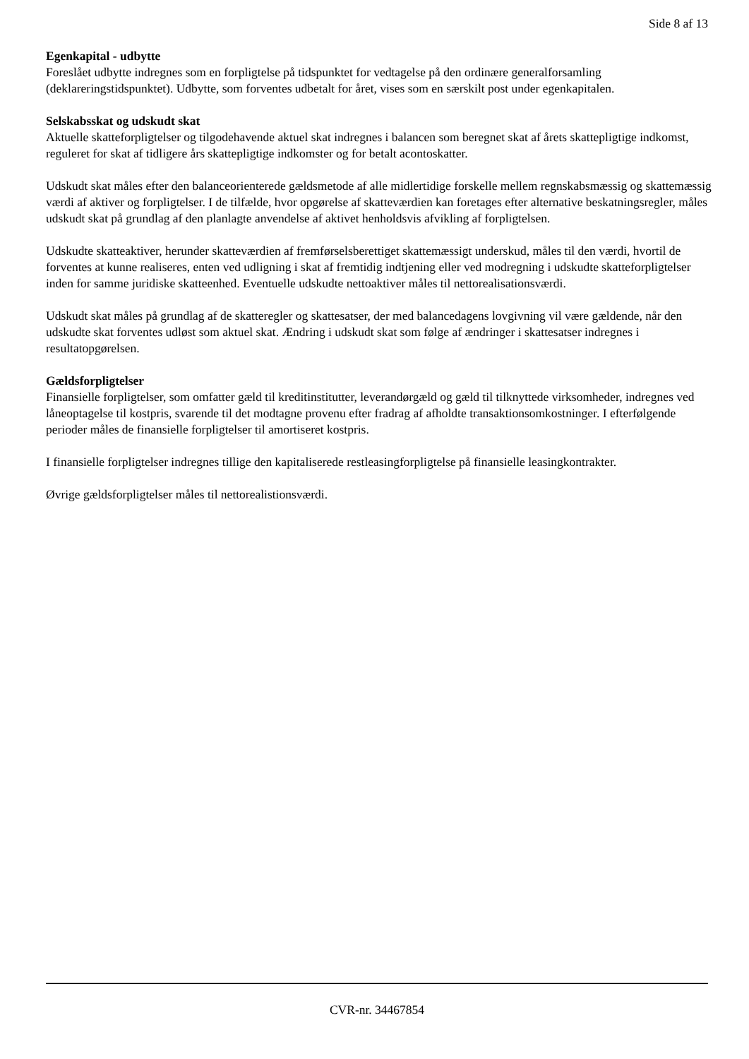Side 8 af 13
Egenkapital - udbytte
Foreslået udbytte indregnes som en forpligtelse på tidspunktet for vedtagelse på den ordinære generalforsamling (deklareringstidspunktet). Udbytte, som forventes udbetalt for året, vises som en særskilt post under egenkapitalen.
Selskabsskat og udskudt skat
Aktuelle skatteforpligtelser og tilgodehavende aktuel skat indregnes i balancen som beregnet skat af årets skattepligtige indkomst, reguleret for skat af tidligere års skattepligtige indkomster og for betalt acontoskatter.
Udskudt skat måles efter den balanceorienterede gældsmetode af alle midlertidige forskelle mellem regnskabsmæssig og skattemæssig værdi af aktiver og forpligtelser. I de tilfælde, hvor opgørelse af skatteværdien kan foretages efter alternative beskatningsregler, måles udskudt skat på grundlag af den planlagte anvendelse af aktivet henholdsvis afvikling af forpligtelsen.
Udskudte skatteaktiver, herunder skatteværdien af fremførselsberettiget skattemæssigt underskud, måles til den værdi, hvortil de forventes at kunne realiseres, enten ved udligning i skat af fremtidig indtjening eller ved modregning i udskudte skatteforpligtelser inden for samme juridiske skatteenhed. Eventuelle udskudte nettoaktiver måles til nettorealisationsværdi.
Udskudt skat måles på grundlag af de skatteregler og skattesatser, der med balancedagens lovgivning vil være gældende, når den udskudte skat forventes udløst som aktuel skat. Ændring i udskudt skat som følge af ændringer i skattesatser indregnes i resultatopgørelsen.
Gældsforpligtelser
Finansielle forpligtelser, som omfatter gæld til kreditinstitutter, leverandørgæld og gæld til tilknyttede virksomheder, indregnes ved låneoptagelse til kostpris, svarende til det modtagne provenu efter fradrag af afholdte transaktionsomkostninger. I efterfølgende perioder måles de finansielle forpligtelser til amortiseret kostpris.
I finansielle forpligtelser indregnes tillige den kapitaliserede restleasingforpligtelse på finansielle leasingkontrakter.
Øvrige gældsforpligtelser måles til nettorealistionsværdi.
CVR-nr. 34467854